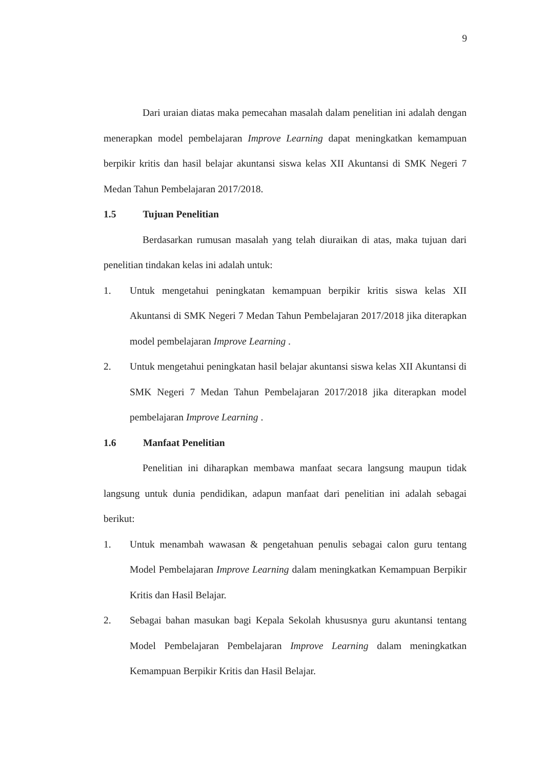9
Dari uraian diatas maka pemecahan masalah dalam penelitian ini adalah dengan menerapkan model pembelajaran Improve Learning dapat meningkatkan kemampuan berpikir kritis dan hasil belajar akuntansi siswa kelas XII Akuntansi di SMK Negeri 7 Medan Tahun Pembelajaran 2017/2018.
1.5 Tujuan Penelitian
Berdasarkan rumusan masalah yang telah diuraikan di atas, maka tujuan dari penelitian tindakan kelas ini adalah untuk:
1. Untuk mengetahui peningkatan kemampuan berpikir kritis siswa kelas XII Akuntansi di SMK Negeri 7 Medan Tahun Pembelajaran 2017/2018 jika diterapkan model pembelajaran Improve Learning .
2. Untuk mengetahui peningkatan hasil belajar akuntansi siswa kelas XII Akuntansi di SMK Negeri 7 Medan Tahun Pembelajaran 2017/2018 jika diterapkan model pembelajaran Improve Learning .
1.6 Manfaat Penelitian
Penelitian ini diharapkan membawa manfaat secara langsung maupun tidak langsung untuk dunia pendidikan, adapun manfaat dari penelitian ini adalah sebagai berikut:
1. Untuk menambah wawasan & pengetahuan penulis sebagai calon guru tentang Model Pembelajaran Improve Learning dalam meningkatkan Kemampuan Berpikir Kritis dan Hasil Belajar.
2. Sebagai bahan masukan bagi Kepala Sekolah khususnya guru akuntansi tentang Model Pembelajaran Pembelajaran Improve Learning dalam meningkatkan Kemampuan Berpikir Kritis dan Hasil Belajar.